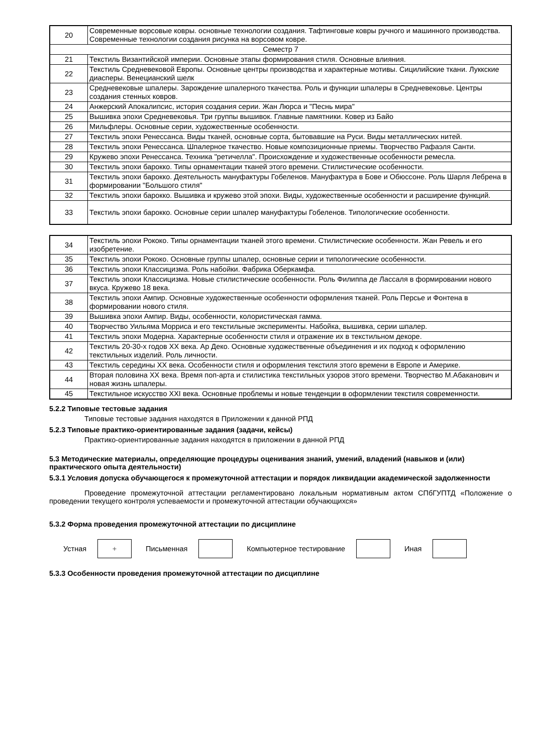| 20 | Современные ворсовые ковры. основные технологии создания. Тафтинговые ковры ручного и машинного производства. Современные технологии создания рисунка на ворсовом ковре. |
| Семестр 7 | |
| 21 | Текстиль Византийской империи. Основные этапы формирования стиля. Основные влияния. |
| 22 | Текстиль Средневековой Европы. Основные центры производства и характерные мотивы. Сицилийские ткани. Луккские диасперы. Венецианский шелк |
| 23 | Средневековые шпалеры. Зарождение шпалерного ткачества. Роль и функции шпалеры в Средневековье. Центры создания стенных ковров. |
| 24 | Анжерский Апокалипсис, история создания серии. Жан Люрса и "Песнь мира" |
| 25 | Вышивка эпохи Средневековья. Три группы вышивок. Главные памятники. Ковер из Байо |
| 26 | Мильфлеры. Основные серии, художественные особенности. |
| 27 | Текстиль эпохи Ренессанса. Виды тканей, основные сорта, бытовавшие на Руси. Виды металлических нитей. |
| 28 | Текстиль эпохи Ренессанса. Шпалерное ткачество. Новые композиционные приемы. Творчество Рафаэля Санти. |
| 29 | Кружево эпохи Ренессанса. Техника "ретичелла". Происхождение и художественные особенности ремесла. |
| 30 | Текстиль эпохи барокко. Типы орнаментации тканей этого времени. Стилистические особенности. |
| 31 | Текстиль эпохи барокко. Деятельность мануфактуры Гобеленов. Мануфактура в Бове и Обюссоне. Роль Шарля Лебрена в формировании "Большого стиля" |
| 32 | Текстиль эпохи барокко. Вышивка и кружево этой эпохи. Виды, художественные особенности и расширение функций. |
| 33 | Текстиль эпохи барокко. Основные серии шпалер мануфактуры Гобеленов. Типологические особенности. |
| 34 | Текстиль эпохи Рококо. Типы орнаментации тканей этого времени. Стилистические особенности. Жан Ревель и его изобретение. |
| 35 | Текстиль эпохи Рококо. Основные группы шпалер, основные серии и типологические особенности. |
| 36 | Текстиль эпохи Классицизма. Роль набойки. Фабрика Оберкамфа. |
| 37 | Текстиль эпохи Классицизма. Новые стилистические особенности. Роль Филиппа де Лассаля в формировании нового вкуса. Кружево 18 века. |
| 38 | Текстиль эпохи Ампир. Основные художественные особенности оформления тканей. Роль Персье и Фонтена в формировании нового стиля. |
| 39 | Вышивка эпохи Ампир. Виды, особенности, колористическая гамма. |
| 40 | Творчество Уильяма Морриса и его текстильные эксперименты. Набойка, вышивка, серии шпалер. |
| 41 | Текстиль эпохи Модерна. Характерные особенности стиля и отражение их в текстильном декоре. |
| 42 | Текстиль 20-30-х годов ХХ века. Ар Деко. Основные художественные объединения и их подход к оформлению текстильных изделий. Роль личности. |
| 43 | Текстиль середины ХХ века. Особенности стиля и оформления текстиля этого времени в Европе и Америке. |
| 44 | Вторая половина ХХ века. Время поп-арта и стилистика текстильных узоров этого времени. Творчество М.Абаканович и новая жизнь шпалеры. |
| 45 | Текстильное искусство XXI века. Основные проблемы и новые тенденции в оформлении текстиля современности. |
5.2.2 Типовые тестовые задания
Типовые тестовые задания находятся в Приложении к данной РПД
5.2.3 Типовые практико-ориентированные задания (задачи, кейсы)
Практико-ориентированные задания находятся в приложении в данной РПД
5.3 Методические материалы, определяющие процедуры оценивания знаний, умений, владений (навыков и (или) практического опыта деятельности)
5.3.1 Условия допуска обучающегося к промежуточной аттестации и порядок ликвидации академической задолженности
Проведение промежуточной аттестации регламентировано локальным нормативным актом СПбГУПТД «Положение о проведении текущего контроля успеваемости и промежуточной аттестации обучающихся»
5.3.2 Форма проведения промежуточной аттестации по дисциплине
Устная + Письменная Компьютерное тестирование Иная
5.3.3 Особенности проведения промежуточной аттестации по дисциплине